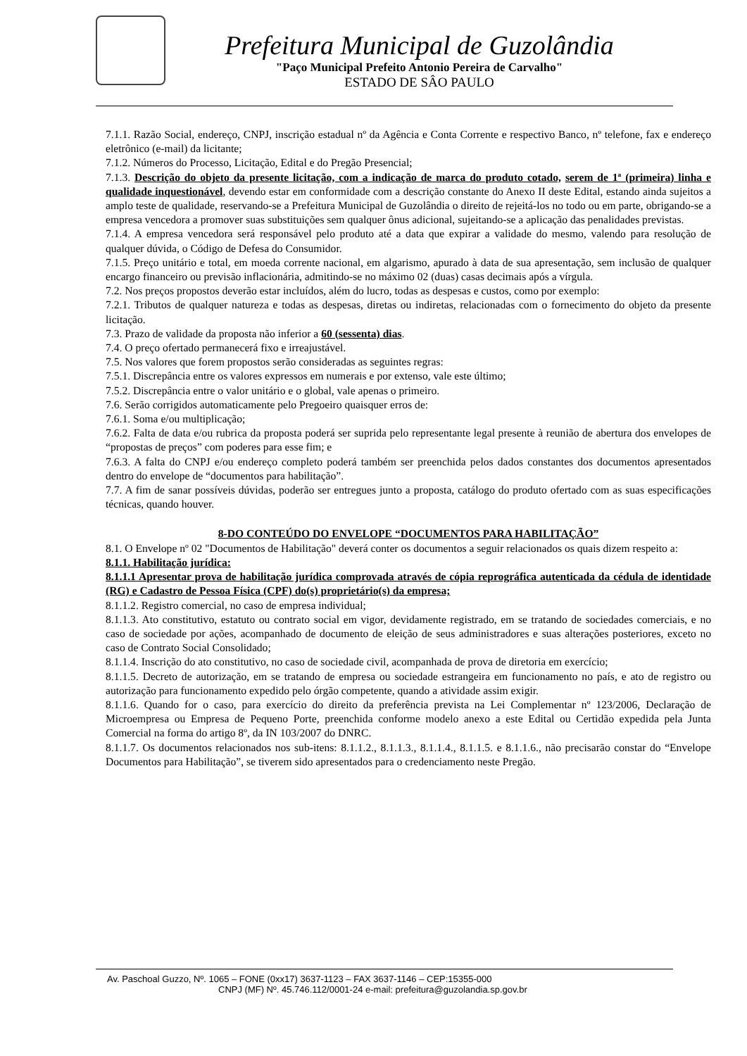Prefeitura Municipal de Guzolândia
"Paço Municipal Prefeito Antonio Pereira de Carvalho"
ESTADO DE SÂO PAULO
7.1.1. Razão Social, endereço, CNPJ, inscrição estadual nº da Agência e Conta Corrente e respectivo Banco, nº telefone, fax e endereço eletrônico (e-mail) da licitante;
7.1.2. Números do Processo, Licitação, Edital e do Pregão Presencial;
7.1.3. Descrição do objeto da presente licitação, com a indicação de marca do produto cotado, serem de 1ª (primeira) linha e qualidade inquestionável, devendo estar em conformidade com a descrição constante do Anexo II deste Edital, estando ainda sujeitos a amplo teste de qualidade, reservando-se a Prefeitura Municipal de Guzolândia o direito de rejeitá-los no todo ou em parte, obrigando-se a empresa vencedora a promover suas substituições sem qualquer ônus adicional, sujeitando-se a aplicação das penalidades previstas.
7.1.4. A empresa vencedora será responsável pelo produto até a data que expirar a validade do mesmo, valendo para resolução de qualquer dúvida, o Código de Defesa do Consumidor.
7.1.5. Preço unitário e total, em moeda corrente nacional, em algarismo, apurado à data de sua apresentação, sem inclusão de qualquer encargo financeiro ou previsão inflacionária, admitindo-se no máximo 02 (duas) casas decimais após a vírgula.
7.2. Nos preços propostos deverão estar incluídos, além do lucro, todas as despesas e custos, como por exemplo:
7.2.1. Tributos de qualquer natureza e todas as despesas, diretas ou indiretas, relacionadas com o fornecimento do objeto da presente licitação.
7.3. Prazo de validade da proposta não inferior a 60 (sessenta) dias.
7.4. O preço ofertado permanecerá fixo e irreajustável.
7.5. Nos valores que forem propostos serão consideradas as seguintes regras:
7.5.1. Discrepância entre os valores expressos em numerais e por extenso, vale este último;
7.5.2. Discrepância entre o valor unitário e o global, vale apenas o primeiro.
7.6. Serão corrigidos automaticamente pelo Pregoeiro quaisquer erros de:
7.6.1. Soma e/ou multiplicação;
7.6.2. Falta de data e/ou rubrica da proposta poderá ser suprida pelo representante legal presente à reunião de abertura dos envelopes de “propostas de preços” com poderes para esse fim; e
7.6.3. A falta do CNPJ e/ou endereço completo poderá também ser preenchida pelos dados constantes dos documentos apresentados dentro do envelope de “documentos para habilitação”.
7.7. A fim de sanar possíveis dúvidas, poderão ser entregues junto a proposta, catálogo do produto ofertado com as suas especificações técnicas, quando houver.
8-DO CONTEÚDO DO ENVELOPE “DOCUMENTOS PARA HABILITAÇÃO”
8.1. O Envelope nº 02 "Documentos de Habilitação" deverá conter os documentos a seguir relacionados os quais dizem respeito a:
8.1.1. Habilitação jurídica:
8.1.1.1 Apresentar prova de habilitação jurídica comprovada através de cópia reprográfica autenticada da cédula de identidade (RG) e Cadastro de Pessoa Física (CPF) do(s) proprietário(s) da empresa;
8.1.1.2. Registro comercial, no caso de empresa individual;
8.1.1.3. Ato constitutivo, estatuto ou contrato social em vigor, devidamente registrado, em se tratando de sociedades comerciais, e no caso de sociedade por ações, acompanhado de documento de eleição de seus administradores e suas alterações posteriores, exceto no caso de Contrato Social Consolidado;
8.1.1.4. Inscrição do ato constitutivo, no caso de sociedade civil, acompanhada de prova de diretoria em exercício;
8.1.1.5. Decreto de autorização, em se tratando de empresa ou sociedade estrangeira em funcionamento no país, e ato de registro ou autorização para funcionamento expedido pelo órgão competente, quando a atividade assim exigir.
8.1.1.6. Quando for o caso, para exercício do direito da preferência prevista na Lei Complementar nº 123/2006, Declaração de Microempresa ou Empresa de Pequeno Porte, preenchida conforme modelo anexo a este Edital ou Certidão expedida pela Junta Comercial na forma do artigo 8º, da IN 103/2007 do DNRC.
8.1.1.7. Os documentos relacionados nos sub-itens: 8.1.1.2., 8.1.1.3., 8.1.1.4., 8.1.1.5. e 8.1.1.6., não precisarão constar do “Envelope Documentos para Habilitação”, se tiverem sido apresentados para o credenciamento neste Pregão.
Av. Paschoal Guzzo, Nº. 1065 – FONE (0xx17) 3637-1123 – FAX 3637-1146 – CEP:15355-000
CNPJ (MF) Nº. 45.746.112/0001-24 e-mail: prefeitura@guzolandia.sp.gov.br